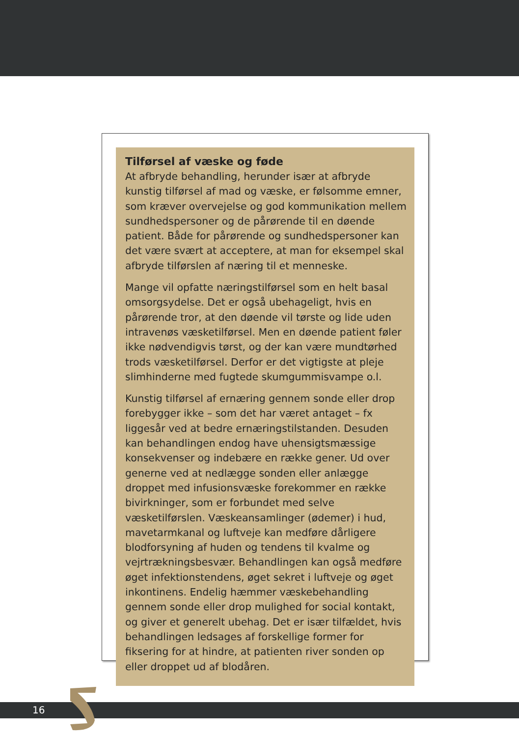Tilførsel af væske og føde
At afbryde behandling, herunder især at afbryde kunstig tilførsel af mad og væske, er følsomme emner, som kræver overvejelse og god kommunikation mellem sundhedspersoner og de pårørende til en døende patient. Både for pårørende og sundhedspersoner kan det være svært at acceptere, at man for eksempel skal afbryde tilførslen af næring til et menneske.
Mange vil opfatte næringstilførsel som en helt basal omsorgsydelse. Det er også ubehageligt, hvis en pårørende tror, at den døende vil tørste og lide uden intravenøs væsketilførsel. Men en døende patient føler ikke nødvendigvis tørst, og der kan være mundtørhed trods væsketilførsel. Derfor er det vigtigste at pleje slimhinderne med fugtede skumgummisvampe o.l.
Kunstig tilførsel af ernæring gennem sonde eller drop forebygger ikke – som det har været antaget – fx liggesår ved at bedre ernæringstilstanden. Desuden kan behandlingen endog have uhensigtsmæssige konsekvenser og indebære en række gener. Ud over generne ved at nedlægge sonden eller anlægge droppet med infusionsvæske forekommer en række bivirkninger, som er forbundet med selve væsketilførslen. Væskeansamlinger (ødemer) i hud, mavetarmkanal og luftveje kan medføre dårligere blodforsyning af huden og tendens til kvalme og vejrtrækningsbesvær. Behandlingen kan også medføre øget infektionstendens, øget sekret i luftveje og øget inkontinens. Endelig hæmmer væskebehandling gennem sonde eller drop mulighed for social kontakt, og giver et generelt ubehag. Det er især tilfældet, hvis behandlingen ledsages af forskellige former for fiksering for at hindre, at patienten river sonden op eller droppet ud af blodåren.
16